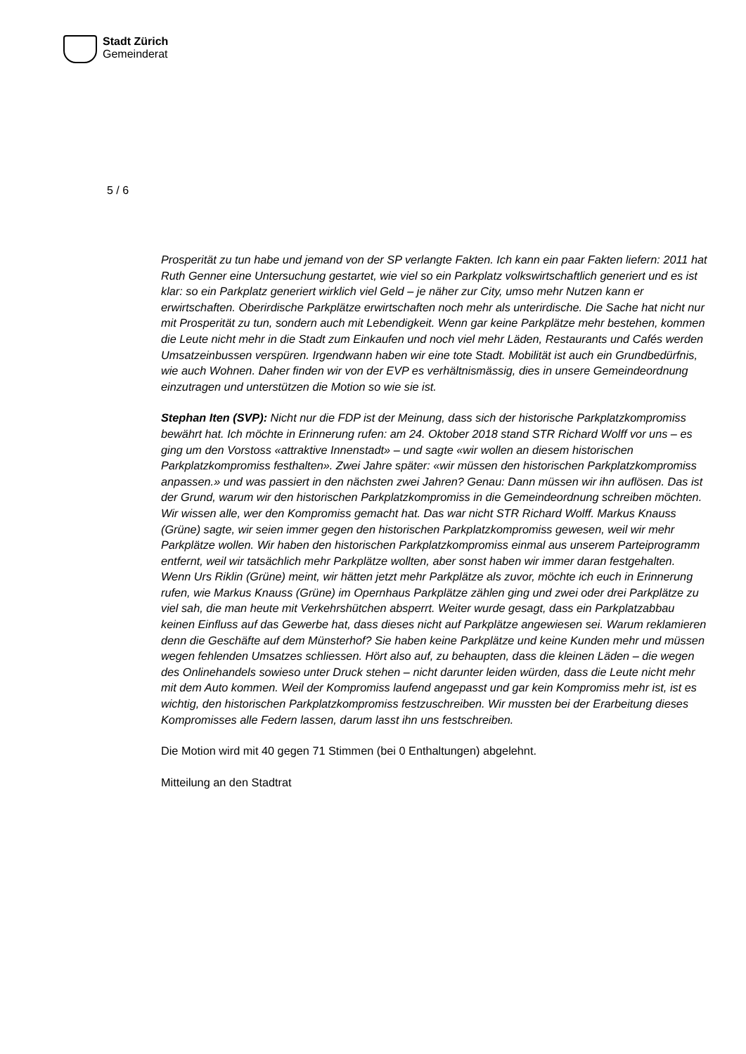Stadt Zürich
Gemeinderat
5 / 6
Prosperität zu tun habe und jemand von der SP verlangte Fakten. Ich kann ein paar Fakten liefern: 2011 hat Ruth Genner eine Untersuchung gestartet, wie viel so ein Parkplatz volkswirtschaftlich generiert und es ist klar: so ein Parkplatz generiert wirklich viel Geld – je näher zur City, umso mehr Nutzen kann er erwirtschaften. Oberirdische Parkplätze erwirtschaften noch mehr als unterirdische. Die Sache hat nicht nur mit Prosperität zu tun, sondern auch mit Lebendigkeit. Wenn gar keine Parkplätze mehr bestehen, kommen die Leute nicht mehr in die Stadt zum Einkaufen und noch viel mehr Läden, Restaurants und Cafés werden Umsatzeinbussen verspüren. Irgendwann haben wir eine tote Stadt. Mobilität ist auch ein Grundbedürfnis, wie auch Wohnen. Daher finden wir von der EVP es verhältnismässig, dies in unsere Gemeindeordnung einzutragen und unterstützen die Motion so wie sie ist.
Stephan Iten (SVP): Nicht nur die FDP ist der Meinung, dass sich der historische Parkplatzkompromiss bewährt hat. Ich möchte in Erinnerung rufen: am 24. Oktober 2018 stand STR Richard Wolff vor uns – es ging um den Vorstoss «attraktive Innenstadt» – und sagte «wir wollen an diesem historischen Parkplatzkompromiss festhalten». Zwei Jahre später: «wir müssen den historischen Parkplatzkompromiss anpassen.» und was passiert in den nächsten zwei Jahren? Genau: Dann müssen wir ihn auflösen. Das ist der Grund, warum wir den historischen Parkplatzkompromiss in die Gemeindeordnung schreiben möchten. Wir wissen alle, wer den Kompromiss gemacht hat. Das war nicht STR Richard Wolff. Markus Knauss (Grüne) sagte, wir seien immer gegen den historischen Parkplatzkompromiss gewesen, weil wir mehr Parkplätze wollen. Wir haben den historischen Parkplatzkompromiss einmal aus unserem Parteiprogramm entfernt, weil wir tatsächlich mehr Parkplätze wollten, aber sonst haben wir immer daran festgehalten. Wenn Urs Riklin (Grüne) meint, wir hätten jetzt mehr Parkplätze als zuvor, möchte ich euch in Erinnerung rufen, wie Markus Knauss (Grüne) im Opernhaus Parkplätze zählen ging und zwei oder drei Parkplätze zu viel sah, die man heute mit Verkehrshütchen absperrt. Weiter wurde gesagt, dass ein Parkplatzabbau keinen Einfluss auf das Gewerbe hat, dass dieses nicht auf Parkplätze angewiesen sei. Warum reklamieren denn die Geschäfte auf dem Münsterhof? Sie haben keine Parkplätze und keine Kunden mehr und müssen wegen fehlenden Umsatzes schliessen. Hört also auf, zu behaupten, dass die kleinen Läden – die wegen des Onlinehandels sowieso unter Druck stehen – nicht darunter leiden würden, dass die Leute nicht mehr mit dem Auto kommen. Weil der Kompromiss laufend angepasst und gar kein Kompromiss mehr ist, ist es wichtig, den historischen Parkplatzkompromiss festzuschreiben. Wir mussten bei der Erarbeitung dieses Kompromisses alle Federn lassen, darum lasst ihn uns festschreiben.
Die Motion wird mit 40 gegen 71 Stimmen (bei 0 Enthaltungen) abgelehnt.
Mitteilung an den Stadtrat